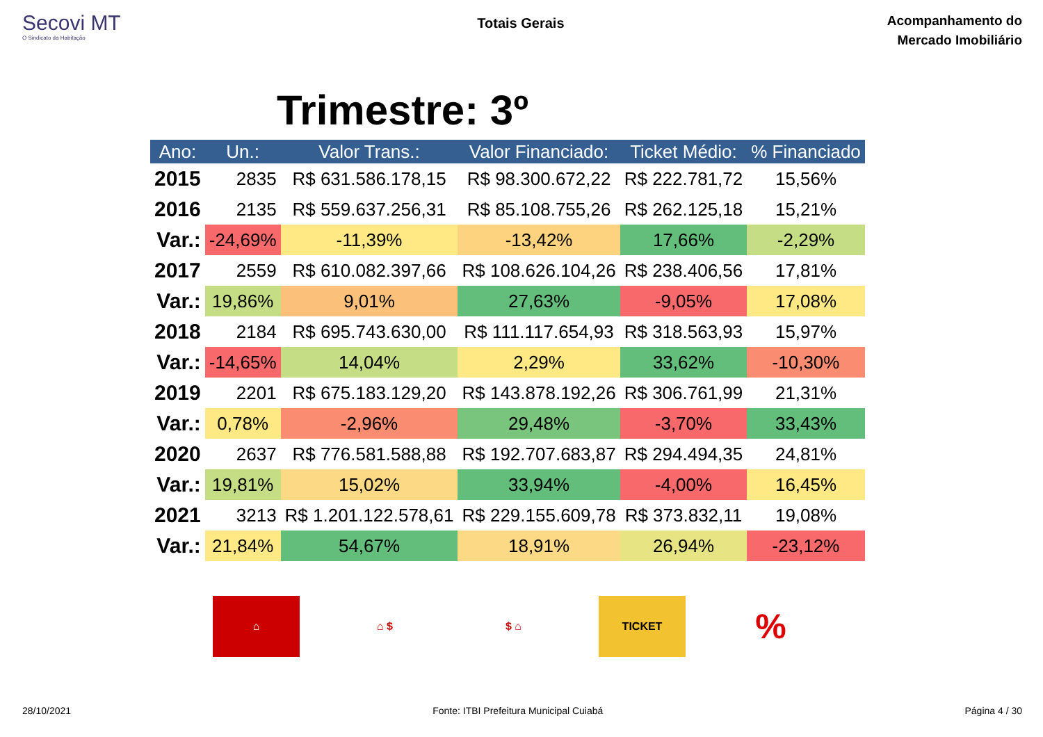Secovi MT
O Sindicato da Habitação
Totais Gerais
Acompanhamento do
Mercado Imobiliário
Trimestre: 3º
| Ano: | Un.: | Valor Trans.: | Valor Financiado: | Ticket Médio: | % Financiado |
| --- | --- | --- | --- | --- | --- |
| 2015 | 2835 | R$ 631.586.178,15 | R$ 98.300.672,22 | R$ 222.781,72 | 15,56% |
| 2016 | 2135 | R$ 559.637.256,31 | R$ 85.108.755,26 | R$ 262.125,18 | 15,21% |
| Var.: | -24,69% | -11,39% | -13,42% | 17,66% | -2,29% |
| 2017 | 2559 | R$ 610.082.397,66 | R$ 108.626.104,26 | R$ 238.406,56 | 17,81% |
| Var.: | 19,86% | 9,01% | 27,63% | -9,05% | 17,08% |
| 2018 | 2184 | R$ 695.743.630,00 | R$ 111.117.654,93 | R$ 318.563,93 | 15,97% |
| Var.: | -14,65% | 14,04% | 2,29% | 33,62% | -10,30% |
| 2019 | 2201 | R$ 675.183.129,20 | R$ 143.878.192,26 | R$ 306.761,99 | 21,31% |
| Var.: | 0,78% | -2,96% | 29,48% | -3,70% | 33,43% |
| 2020 | 2637 | R$ 776.581.588,88 | R$ 192.707.683,87 | R$ 294.494,35 | 24,81% |
| Var.: | 19,81% | 15,02% | 33,94% | -4,00% | 16,45% |
| 2021 | 3213 | R$ 1.201.122.578,61 | R$ 229.155.609,78 | R$ 373.832,11 | 19,08% |
| Var.: | 21,84% | 54,67% | 18,91% | 26,94% | -23,12% |
⌂ ⌂ $ $ ⌂ TICKET
%
28/10/2021 Fonte: ITBI Prefeitura Municipal Cuiabá Página 4 / 30